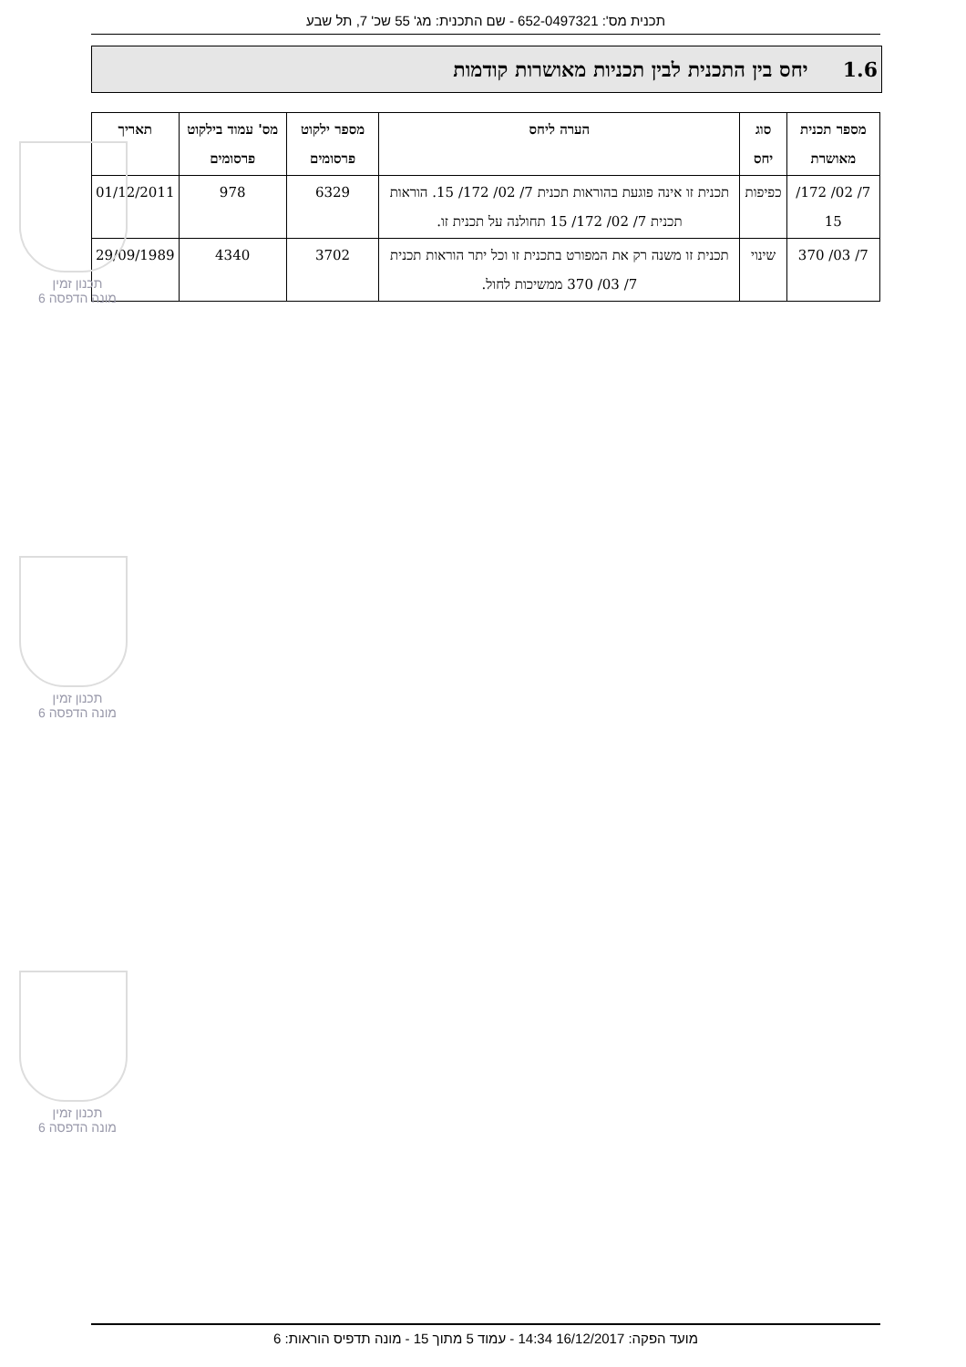תכנית מס': 652-0497321 - שם התכנית: מג' 55 שכ' 7, תל שבע
1.6 יחס בין התכנית לבין תכניות מאושרות קודמות
| מספר תכנית מאושרת | סוג יחס | הערה ליחס | מספר ילקוט פרסומים | מס' עמוד בילקוט פרסומים | תאריך |
| --- | --- | --- | --- | --- | --- |
| 7/ 02/ 172/ 15 | כפיפות | תכנית זו אינה פוגעת בהוראות תכנית 7/ 02/ 172/ 15. הוראות תכנית 7/ 02/ 172/ 15 תחולנה על תכנית זו. | 6329 | 978 | 01/12/2011 |
| 7/ 03/ 370 | שינוי | תכנית זו משנה רק את המפורט בתכנית זו וכל יתר הוראות תכנית 7/ 03/ 370 ממשיכות לחול. | 3702 | 4340 | 29/09/1989 |
תכנון זמין
מונה הדפסה 6
תכנון זמין
מונה הדפסה 6
תכנון זמין
מונה הדפסה 6
מועד הפקה: 16/12/2017 14:34 - עמוד 5 מתוך 15 - מונה תדפיס הוראות: 6